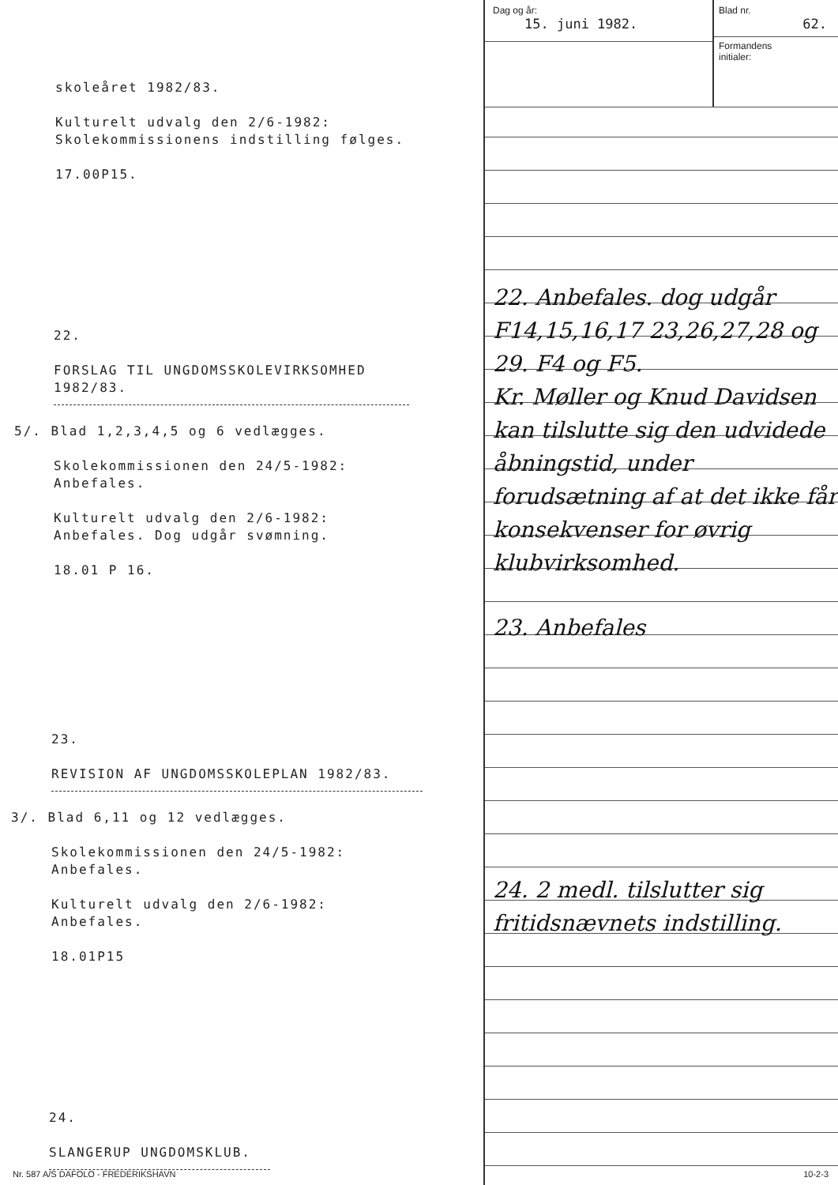skoleåret 1982/83.
Kulturelt udvalg den 2/6-1982:
Skolekommissionens indstilling følges.
17.00P15.
22.
FORSLAG TIL UNGDOMSSKOLEVIRKSOMHED
1982/83.
5/. Blad 1,2,3,4,5 og 6 vedlægges.
Skolekommissionen den 24/5-1982:
Anbefales.
Kulturelt udvalg den 2/6-1982:
Anbefales. Dog udgår svømning.
18.01 P 16.
23.
REVISION AF UNGDOMSSKOLEPLAN 1982/83.
3/. Blad 6,11 og 12 vedlægges.
Skolekommissionen den 24/5-1982:
Anbefales.
Kulturelt udvalg den 2/6-1982:
Anbefales.
18.01P15
24.
SLANGERUP UNGDOMSKLUB.
Dag og år:
15. juni 1982.
Blad nr.
62.
Formandens
initialer:
22. Anbefales. dog udgår F14,15,16,17 23,26,27,28 og 29. F4 og F5.
Kr. Møller og Knud Davidsen kan tilslutte sig den udvidede åbningstid, under forudsætning af at det ikke får konsekvenser for øvrig klubvirksomhed.
23. Anbefales
24. 2 medl. tilslutter sig fritidsnævnets indstilling.
10-2-3
Nr. 587 A/S DAFOLO - FREDERIKSHAVN